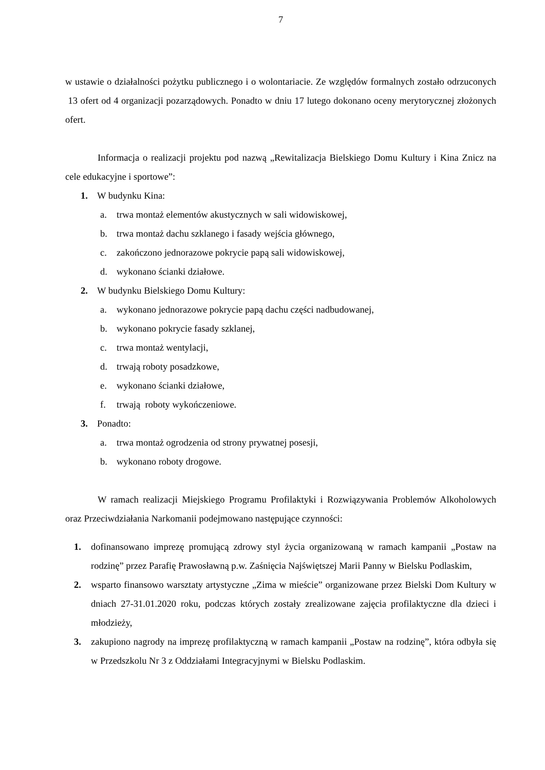7
w ustawie o działalności pożytku publicznego i o wolontariacie. Ze względów formalnych zostało odrzuconych 13 ofert od 4 organizacji pozarządowych. Ponadto w dniu 17 lutego dokonano oceny merytorycznej złożonych ofert.
Informacja o realizacji projektu pod nazwą „Rewitalizacja Bielskiego Domu Kultury i Kina Znicz na cele edukacyjne i sportowe”:
1. W budynku Kina:
a. trwa montaż elementów akustycznych w sali widowiskowej,
b. trwa montaż dachu szklanego i fasady wejścia głównego,
c. zakończono jednorazowe pokrycie papą sali widowiskowej,
d. wykonano ścianki działowe.
2. W budynku Bielskiego Domu Kultury:
a. wykonano jednorazowe pokrycie papą dachu części nadbudowanej,
b. wykonano pokrycie fasady szklanej,
c. trwa montaż wentylacji,
d. trwają roboty posadzkowe,
e. wykonano ścianki działowe,
f. trwają roboty wykończeniowe.
3. Ponadto:
a. trwa montaż ogrodzenia od strony prywatnej posesji,
b. wykonano roboty drogowe.
W ramach realizacji Miejskiego Programu Profilaktyki i Rozwiązywania Problemów Alkoholowych oraz Przeciwdziałania Narkomanii podejmowano następujące czynności:
1. dofinansowano imprezę promującą zdrowy styl życia organizowaną w ramach kampanii „Postaw na rodzinę” przez Parafię Prawosławną p.w. Zaśnięcia Najświętszej Marii Panny w Bielsku Podlaskim,
2. wsparto finansowo warsztaty artystyczne „Zima w mieście” organizowane przez Bielski Dom Kultury w dniach 27-31.01.2020 roku, podczas których zostały zrealizowane zajęcia profilaktyczne dla dzieci i młodzieży,
3. zakupiono nagrody na imprezę profilaktyczną w ramach kampanii „Postaw na rodzinę”, która odbyła się w Przedszkolu Nr 3 z Oddziałami Integracyjnymi w Bielsku Podlaskim.